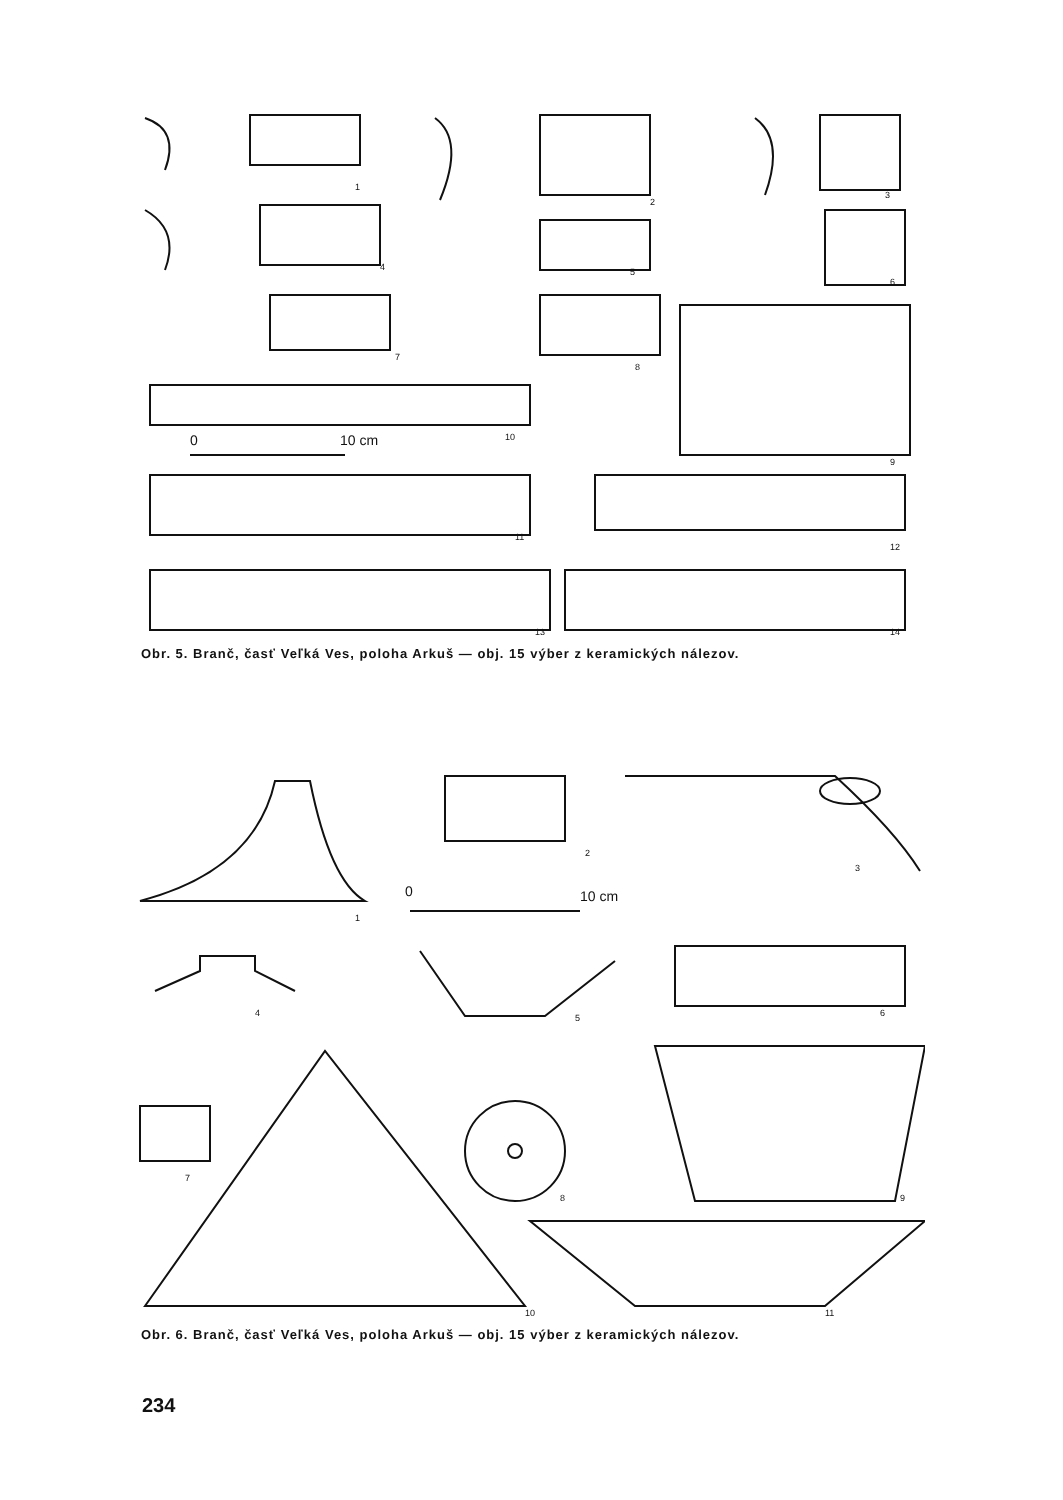1
2
3
4
5
6
7
8
9
10
0
10 cm
11
12
13
14
Obr. 5. Branč, časť Veľká Ves, poloha Arkuš — obj. 15 výber z keramických nálezov.
1
2
3
0
10 cm
4
5
6
7
10
8
9
11
Obr. 6. Branč, časť Veľká Ves, poloha Arkuš — obj. 15 výber z keramických nálezov.
234